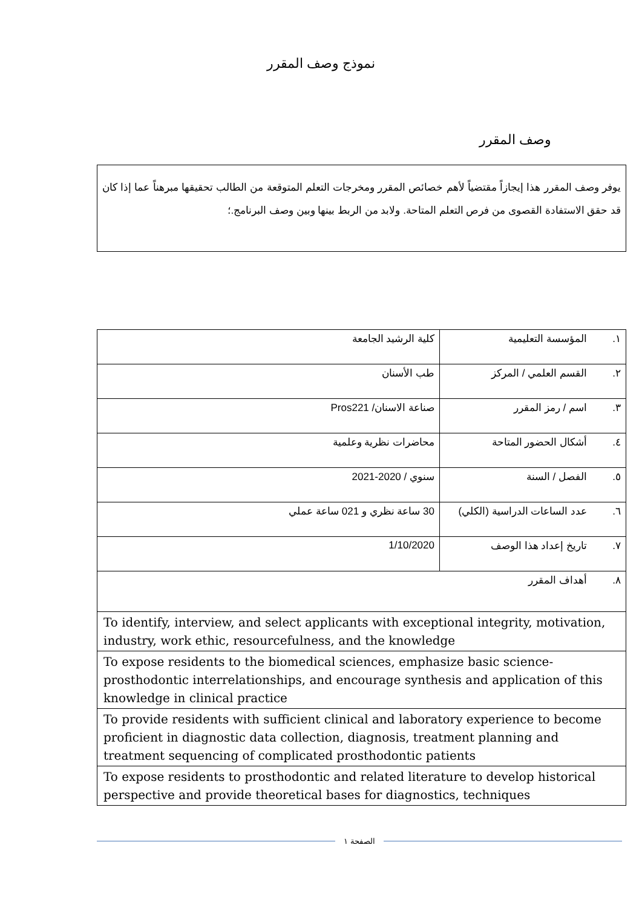نموذج وصف المقرر
وصف المقرر
يوفر وصف المقرر هذا إيجازاً مقتضياً لأهم خصائص المقرر ومخرجات التعلم المتوقعة من الطالب تحقيقها مبرهناً عما إذا كان قد حقق الاستفادة القصوى من فرص التعلم المتاحة. ولابد من الربط بينها وبين وصف البرنامج.؛
| ١. | المؤسسة التعليمية | كلية الرشيد الجامعة |
| ٢. | القسم العلمي / المركز | طب الأسنان |
| ٣. | اسم / رمز المقرر | صناعة الاسنان/ Pros221 |
| ٤. | أشكال الحضور المتاحة | محاضرات نظرية وعلمية |
| ٥. | الفصل / السنة | سنوي / 2020-2021 |
| ٦. | عدد الساعات الدراسية (الكلي) | 30 ساعة نظري و 021 ساعة عملي |
| ٧. | تاريخ إعداد هذا الوصف | 1/10/2020 |
| ٨. | أهداف المقرر | |
| To identify, interview, and select applicants with exceptional integrity, motivation, industry, work ethic, resourcefulness, and the knowledge | | |
| To expose residents to the biomedical sciences, emphasize basic science-prosthodontic interrelationships, and encourage synthesis and application of this knowledge in clinical practice | | |
| To provide residents with sufficient clinical and laboratory experience to become proficient in diagnostic data collection, diagnosis, treatment planning and treatment sequencing of complicated prosthodontic patients | | |
| To expose residents to prosthodontic and related literature to develop historical perspective and provide theoretical bases for diagnostics, techniques | | |
الصفحة ١